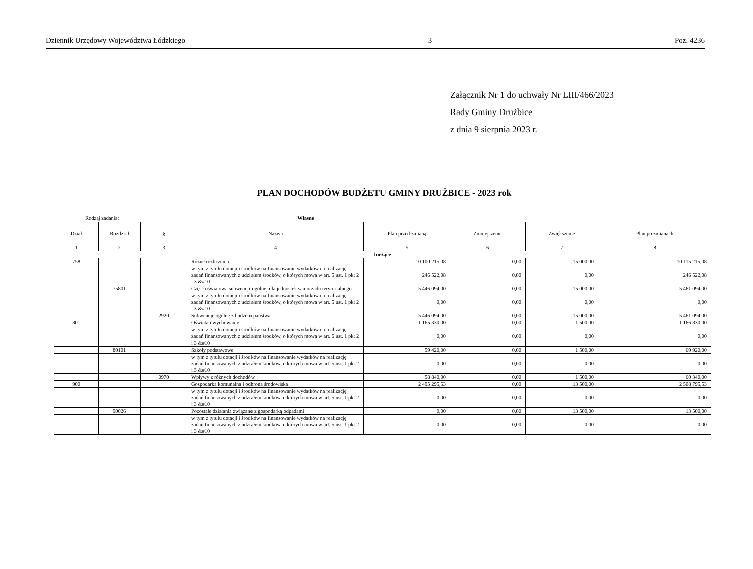Dziennik Urzędowy Województwa Łódzkiego – 3 – Poz. 4236
Załącznik Nr 1 do uchwały Nr LIII/466/2023
Rady Gminy Drużbice
z dnia 9 sierpnia 2023 r.
PLAN DOCHODÓW BUDŻETU GMINY DRUŻBICE - 2023 rok
Rodzaj zadania: Własne
| Dział | Rozdział | § | Nazwa | Plan przed zmianą | Zmniejszenie | Zwiększenie | Plan po zmianach |
| --- | --- | --- | --- | --- | --- | --- | --- |
| 1 | 2 | 3 | 4 | 5 | 6 | 7 | 8 |
| bieżące | | | | | | | |
| 758 | | | Różne rozliczenia | 10 100 215,08 | 0,00 | 15 000,00 | 10 115 215,08 |
| | | | w tym z tytułu dotacji i środków na finansowanie wydatków na realizację zadań finansowanych z udziałem środków, o których mowa w art. 5 ust. 1 pkt 2 i 3 &#10 | 246 522,08 | 0,00 | 0,00 | 246 522,08 |
| | 75801 | | Część oświatowa subwencji ogólnej dla jednostek samorządu terytorialnego | 5 446 094,00 | 0,00 | 15 000,00 | 5 461 094,00 |
| | | | w tym z tytułu dotacji i środków na finansowanie wydatków na realizację zadań finansowanych z udziałem środków, o których mowa w art. 5 ust. 1 pkt 2 i 3 &#10 | 0,00 | 0,00 | 0,00 | 0,00 |
| | | 2920 | Subwencje ogólne z budżetu państwa | 5 446 094,00 | 0,00 | 15 000,00 | 5 461 094,00 |
| 801 | | | Oświata i wychowanie | 1 165 330,00 | 0,00 | 1 500,00 | 1 166 830,00 |
| | | | w tym z tytułu dotacji i środków na finansowanie wydatków na realizację zadań finansowanych z udziałem środków, o których mowa w art. 5 ust. 1 pkt 2 i 3 &#10 | 0,00 | 0,00 | 0,00 | 0,00 |
| | 80101 | | Szkoły podstawowe | 59 420,00 | 0,00 | 1 500,00 | 60 920,00 |
| | | | w tym z tytułu dotacji i środków na finansowanie wydatków na realizację zadań finansowanych z udziałem środków, o których mowa w art. 5 ust. 1 pkt 2 i 3 &#10 | 0,00 | 0,00 | 0,00 | 0,00 |
| | | 0970 | Wpływy z różnych dochodów | 58 840,00 | 0,00 | 1 500,00 | 60 340,00 |
| 900 | | | Gospodarka komunalna i ochrona środowiska | 2 495 295,53 | 0,00 | 13 500,00 | 2 508 795,53 |
| | | | w tym z tytułu dotacji i środków na finansowanie wydatków na realizację zadań finansowanych z udziałem środków, o których mowa w art. 5 ust. 1 pkt 2 i 3 &#10 | 0,00 | 0,00 | 0,00 | 0,00 |
| | 90026 | | Pozostałe działania związane z gospodarką odpadami | 0,00 | 0,00 | 13 500,00 | 13 500,00 |
| | | | w tym z tytułu dotacji i środków na finansowanie wydatków na realizację zadań finansowanych z udziałem środków, o których mowa w art. 5 ust. 1 pkt 2 i 3 &#10 | 0,00 | 0,00 | 0,00 | 0,00 |